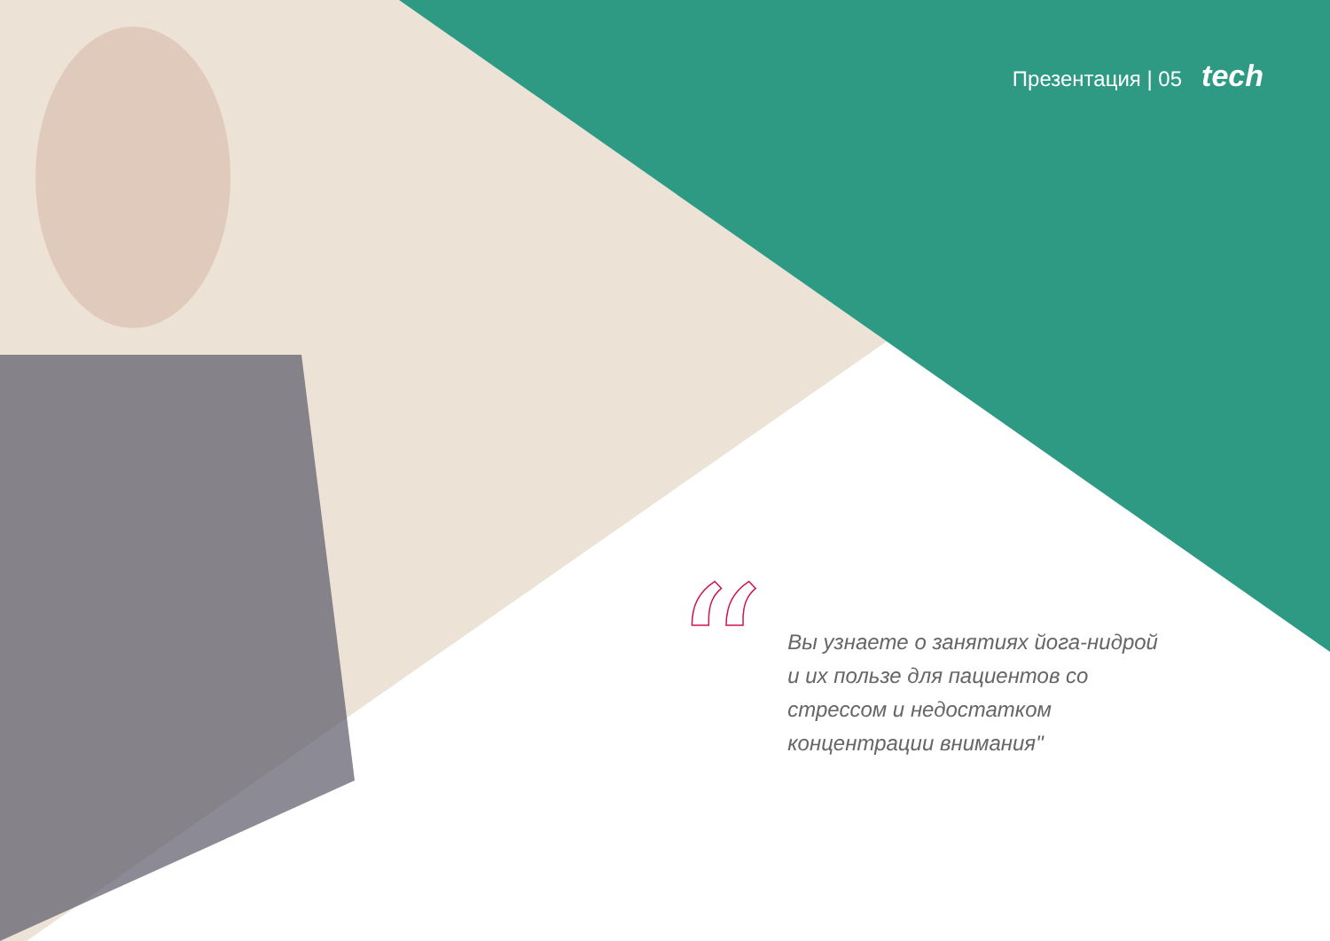Презентация | 05 tech
“
Вы узнаете о занятиях йога-нидрой и их пользе для пациентов со стрессом и недостатком концентрации внимания"